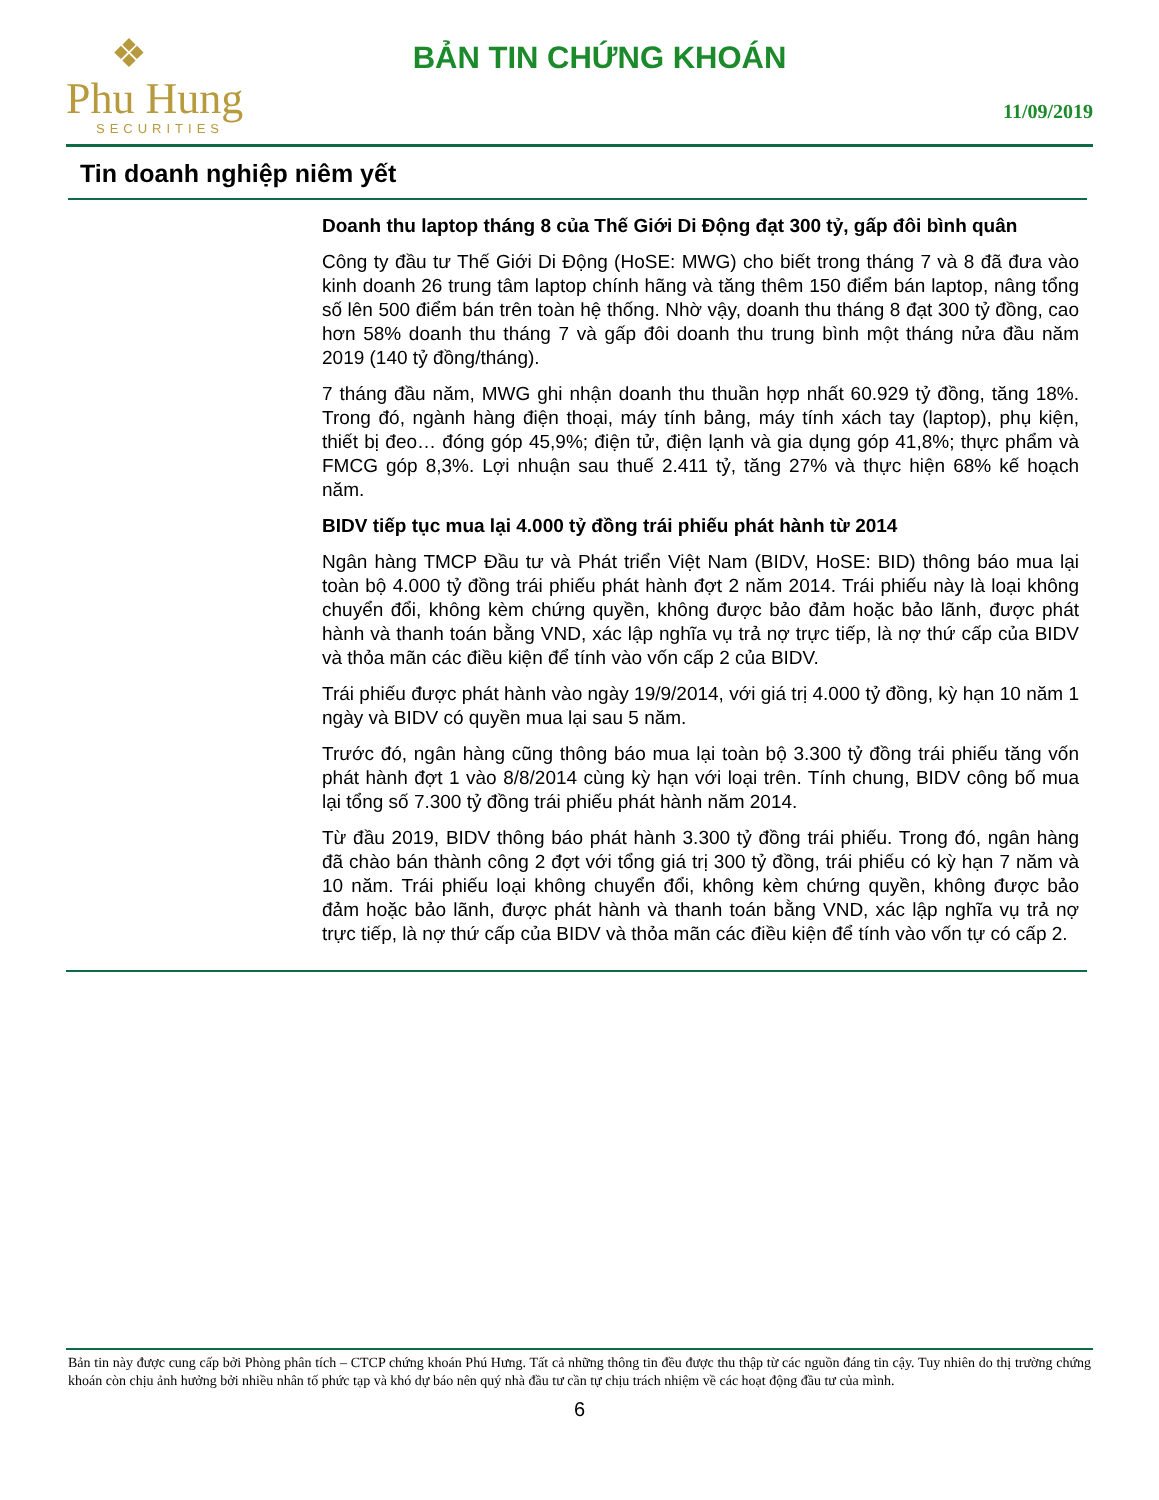❖
Phu Hung
SECURITIES
BẢN TIN CHỨNG KHOÁN
11/09/2019
Tin doanh nghiệp niêm yết
Doanh thu laptop tháng 8 của Thế Giới Di Động đạt 300 tỷ, gấp đôi bình quân
Công ty đầu tư Thế Giới Di Động (HoSE: MWG) cho biết trong tháng 7 và 8 đã đưa vào kinh doanh 26 trung tâm laptop chính hãng và tăng thêm 150 điểm bán laptop, nâng tổng số lên 500 điểm bán trên toàn hệ thống. Nhờ vậy, doanh thu tháng 8 đạt 300 tỷ đồng, cao hơn 58% doanh thu tháng 7 và gấp đôi doanh thu trung bình một tháng nửa đầu năm 2019 (140 tỷ đồng/tháng).
7 tháng đầu năm, MWG ghi nhận doanh thu thuần hợp nhất 60.929 tỷ đồng, tăng 18%. Trong đó, ngành hàng điện thoại, máy tính bảng, máy tính xách tay (laptop), phụ kiện, thiết bị đeo… đóng góp 45,9%; điện tử, điện lạnh và gia dụng góp 41,8%; thực phẩm và FMCG góp 8,3%. Lợi nhuận sau thuế 2.411 tỷ, tăng 27% và thực hiện 68% kế hoạch năm.
BIDV tiếp tục mua lại 4.000 tỷ đồng trái phiếu phát hành từ 2014
Ngân hàng TMCP Đầu tư và Phát triển Việt Nam (BIDV, HoSE: BID) thông báo mua lại toàn bộ 4.000 tỷ đồng trái phiếu phát hành đợt 2 năm 2014. Trái phiếu này là loại không chuyển đổi, không kèm chứng quyền, không được bảo đảm hoặc bảo lãnh, được phát hành và thanh toán bằng VND, xác lập nghĩa vụ trả nợ trực tiếp, là nợ thứ cấp của BIDV và thỏa mãn các điều kiện để tính vào vốn cấp 2 của BIDV.
Trái phiếu được phát hành vào ngày 19/9/2014, với giá trị 4.000 tỷ đồng, kỳ hạn 10 năm 1 ngày và BIDV có quyền mua lại sau 5 năm.
Trước đó, ngân hàng cũng thông báo mua lại toàn bộ 3.300 tỷ đồng trái phiếu tăng vốn phát hành đợt 1 vào 8/8/2014 cùng kỳ hạn với loại trên. Tính chung, BIDV công bố mua lại tổng số 7.300 tỷ đồng trái phiếu phát hành năm 2014.
Từ đầu 2019, BIDV thông báo phát hành 3.300 tỷ đồng trái phiếu. Trong đó, ngân hàng đã chào bán thành công 2 đợt với tổng giá trị 300 tỷ đồng, trái phiếu có kỳ hạn 7 năm và 10 năm. Trái phiếu loại không chuyển đổi, không kèm chứng quyền, không được bảo đảm hoặc bảo lãnh, được phát hành và thanh toán bằng VND, xác lập nghĩa vụ trả nợ trực tiếp, là nợ thứ cấp của BIDV và thỏa mãn các điều kiện để tính vào vốn tự có cấp 2.
Bản tin này được cung cấp bởi Phòng phân tích – CTCP chứng khoán Phú Hưng. Tất cả những thông tin đều được thu thập từ các nguồn đáng tin cậy. Tuy nhiên do thị trường chứng khoán còn chịu ảnh hưởng bởi nhiều nhân tố phức tạp và khó dự báo nên quý nhà đầu tư cần tự chịu trách nhiệm về các hoạt động đầu tư của mình.
6